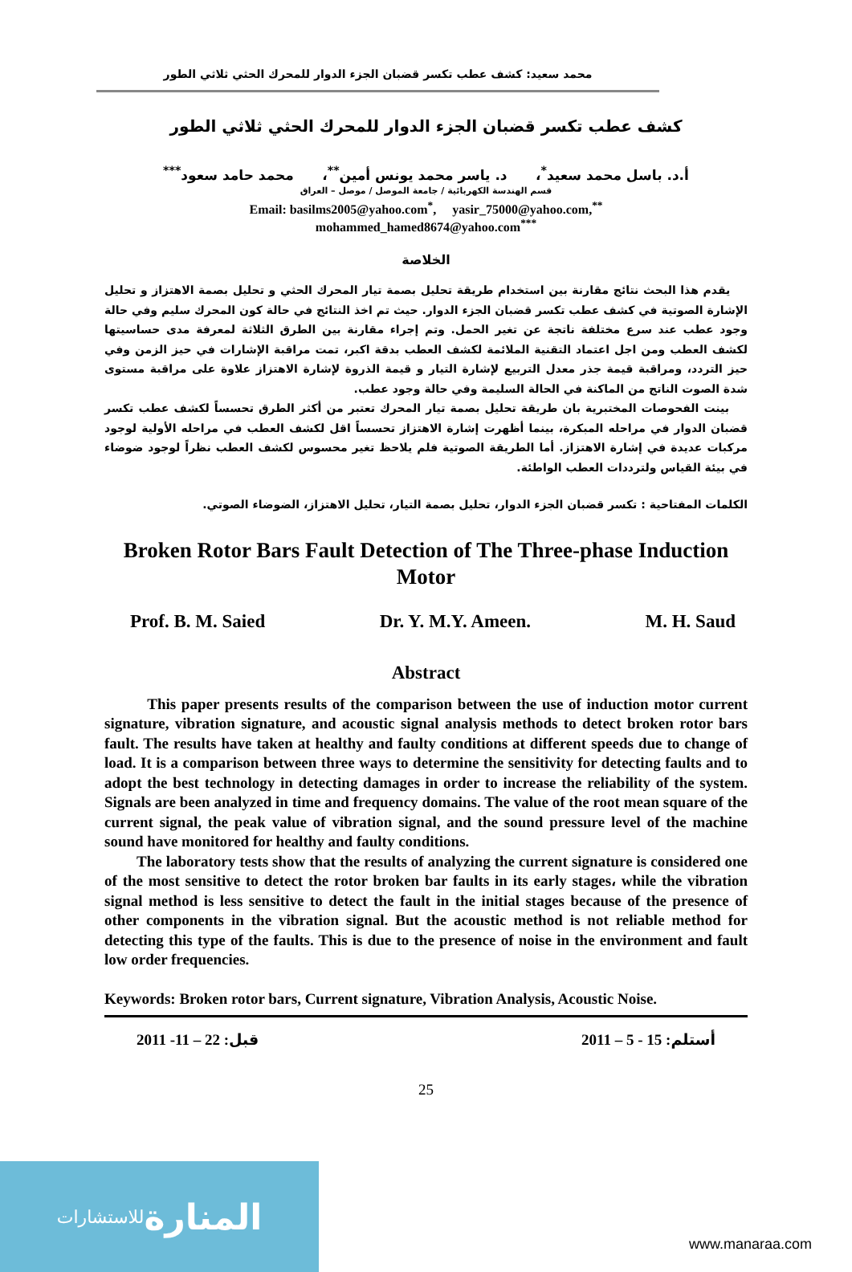محمد سعيد: كشف عطب تكسر قضبان الجزء الدوار للمحرك الحثي ثلاثي الطور
كشف عطب تكسر قضبان الجزء الدوار للمحرك الحثي ثلاثي الطور
أ.د. باسل محمد سعيد<sup>*</sup>، د. ياسر محمد يونس أمين<sup>**</sup>، محمد حامد سعود<sup>***</sup>
قسم الهندسة الكهربائية / جامعة الموصل / موصل – العراق
Email: basilms2005@yahoo.com<sup>*</sup>, yasir_75000@yahoo.com,<sup>**</sup>
mohammed_hamed8674@yahoo.com<sup>***</sup>
الخلاصة
يقدم هذا البحث نتائج مقارنة بين استخدام طريقة تحليل بصمة تيار المحرك الحثي و تحليل بصمة الاهتزاز و تحليل الإشارة الصوتية في كشف عطب تكسر قضبان الجزء الدوار. حيث تم اخذ النتائج في حالة كون المحرك سليم وفي حالة وجود عطب عند سرع مختلفة ناتجة عن تغير الحمل. وتم إجراء مقارنة بين الطرق الثلاثة لمعرفة مدى حساسيتها لكشف العطب ومن اجل اعتماد التقنية الملائمة لكشف العطب بدقة اكبر، تمت مراقبة الإشارات في حيز الزمن وفي حيز التردد، ومراقبة قيمة جذر معدل التربيع لإشارة التيار و قيمة الذروة لإشارة الاهتزاز علاوة على مراقبة مستوى شدة الصوت الناتج من الماكنة في الحالة السليمة وفي حالة وجود عطب.
بينت الفحوصات المختبرية بان طريقة تحليل بصمة تيار المحرك تعتبر من أكثر الطرق تحسساً لكشف عطب تكسر قضبان الدوار في مراحله المبكرة، بينما أظهرت إشارة الاهتزاز تحسساً اقل لكشف العطب في مراحله الأولية لوجود مركبات عديدة في إشارة الاهتزاز. أما الطريقة الصوتية فلم يلاحظ تغير محسوس لكشف العطب نظراً لوجود ضوضاء في بيئة القياس ولترددات العطب الواطئة.
الكلمات المفتاحية : تكسر قضبان الجزء الدوار، تحليل بصمة التيار، تحليل الاهتزاز، الضوضاء الصوتي.
Broken Rotor Bars Fault Detection of The Three-phase Induction
Motor
Prof. B. M. Saied Dr. Y. M.Y. Ameen. M. H. Saud
Abstract
This paper presents results of the comparison between the use of induction motor current signature, vibration signature, and acoustic signal analysis methods to detect broken rotor bars fault. The results have taken at healthy and faulty conditions at different speeds due to change of load. It is a comparison between three ways to determine the sensitivity for detecting faults and to adopt the best technology in detecting damages in order to increase the reliability of the system. Signals are been analyzed in time and frequency domains. The value of the root mean square of the current signal, the peak value of vibration signal, and the sound pressure level of the machine sound have monitored for healthy and faulty conditions.
The laboratory tests show that the results of analyzing the current signature is considered one of the most sensitive to detect the rotor broken bar faults in its early stages، while the vibration signal method is less sensitive to detect the fault in the initial stages because of the presence of other components in the vibration signal. But the acoustic method is not reliable method for detecting this type of the faults. This is due to the presence of noise in the environment and fault low order frequencies.
Keywords: Broken rotor bars, Current signature, Vibration Analysis, Acoustic Noise.
2011 -11 – 22 :قبل أستلم: 15 - 5 – 2011
25
المنارة للاستشارات
www.manaraa.com